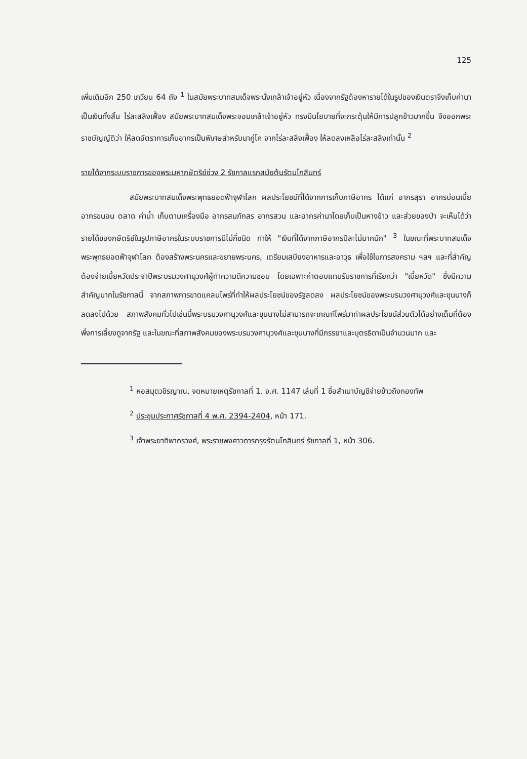125
เพิ่มเติมอีก 250 เกวียน 64 ถัง <sup>1</sup> ในสมัยพระบาทสมเด็จพระนั่งเกล้าเจ้าอยู่หัว เนื่องจากรัฐต้องหารายได้ในรูปของเงินตราจึงเก็บค่านาเป็นเงินทั้งสิ้น ไร่ละสลึงเฟื้อง สมัยพระบาทสมเด็จพระจอมเกล้าเจ้าอยู่หัว ทรงมีนโยบายที่จะกระตุ้นให้มีการปลูกข้าวมากขึ้น จึงออกพระราชบัญญัติว่า ให้ลดอัตราการเก็บอากรเป็นพิเศษสำหรับนาคู่โค จากไร่ละสลึงเฟื้อง ให้ลดลงเหลือไร่ละสลึงเท่านั้น <sup>2</sup>
รายได้จากระบบราชการของพระมหากษัตริย์ช่วง 2 รัชกาลแรกสมัยต้นรัตนโกสินทร์
สมัยพระบาทสมเด็จพระพุทธยอดฟ้าจุฬาโลก ผลประโยชน์ที่ได้จากการเก็บภาษีอากร ได้แก่ อากรสุรา อากรบ่อนเบี้ย อากรขนอน ตลาด ค่าน้ำ เก็บตามเครื่องมือ อากรสมภักสร อากรสวน และอากรค่านาโดยเก็บเป็นหางข้าว และส่วยของป่า จะเห็นได้ว่ารายได้ของกษัตริย์ในรูปภาษีอากรในระบบราชการมีไม่กี่ชนิด ทำให้ "เงินที่ได้จากภาษีอากรปีละไม่มากนัก" <sup>3</sup> ในขณะที่พระบาทสมเด็จพระพุทธยอดฟ้าจุฬาโลก ต้องสร้างพระนครและขยายพระนคร, เตรียมเสบียงอาหารและอาวุธ เพื่อใช้ในการสงคราม ฯลฯ และที่สำคัญต้องจ่ายเบี้ยหวัดประจำปีพระบรมวงศานุวงศ์ผู้ทำความดีความชอบ โดยเฉพาะค่าตอบแทนรับราชการที่เรียกว่า "เบี้ยหวัด" ซึ่งมีความสำคัญมากในรัชกาลนี้ จากสภาพการขาดแคลนไพร่ที่ทำให้ผลประโยชน์ของรัฐลดลง ผลประโยชน์ของพระบรมวงศานุวงศ์และขุนนางก็ลดลงไปด้วย สภาพสังคมทั่วไปเช่นนี้พระบรมวงศานุวงศ์และขุนนางไม่สามารถจะเกณฑ์ไพร่มาทำผลประโยชน์ส่วนตัวได้อย่างเต็มที่ต้องพึ่งการเลี้ยงดูจากรัฐ และในขณะที่สภาพสังคมของพระบรมวงศานุวงศ์และขุนนางที่มีภรรยาและบุตรธิดาเป็นจำนวนมาก และ
<sup>1</sup> หอสมุดวชิรญาณ, จดหมายเหตุรัชกาลที่ 1. จ.ศ. 1147 เล่มที่ 1 ชื่อสำเนาบัญชีจ่ายข้าวถึงกองทัพ
<sup>2</sup> ประชุมประกาศรัชกาลที่ 4 พ.ศ. 2394-2404, หน้า 171.
<sup>3</sup> เจ้าพระยาทิพากรวงศ์, พระราชพงศาวดารกรุงรัตนโกสินทร์ รัชกาลที่ 1, หน้า 306.